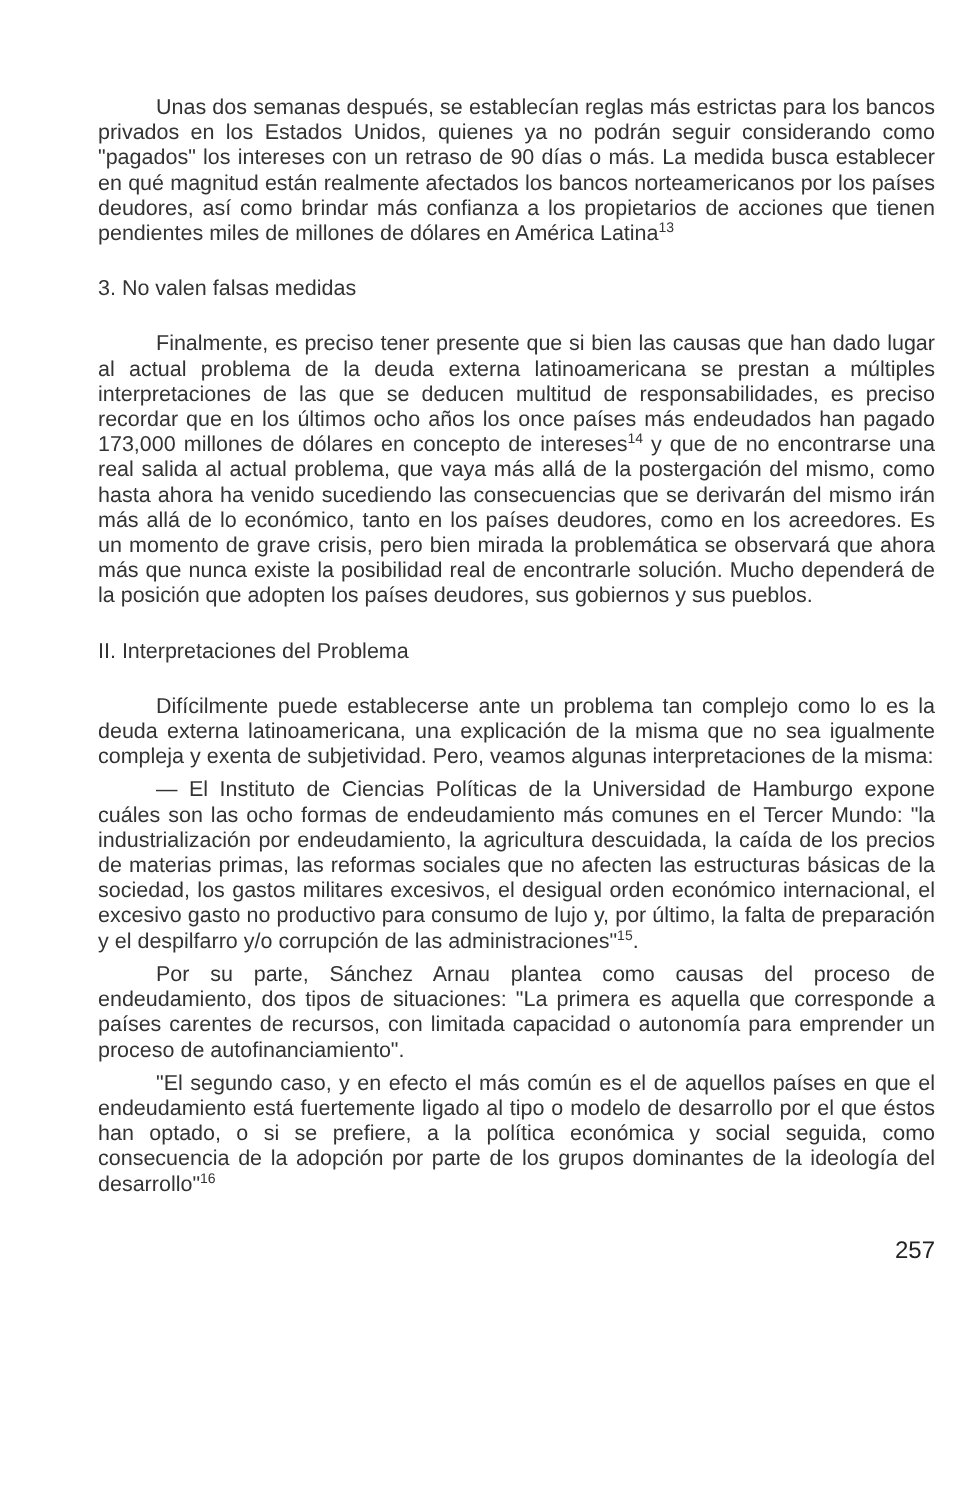Unas dos semanas después, se establecían reglas más estrictas para los bancos privados en los Estados Unidos, quienes ya no podrán seguir considerando como "pagados" los intereses con un retraso de 90 días o más. La medida busca establecer en qué magnitud están realmente afectados los bancos norteamericanos por los países deudores, así como brindar más confianza a los propietarios de acciones que tienen pendientes miles de millones de dólares en América Latina<sup>13</sup>
3. No valen falsas medidas
Finalmente, es preciso tener presente que si bien las causas que han dado lugar al actual problema de la deuda externa latinoamericana se prestan a múltiples interpretaciones de las que se deducen multitud de responsabilidades, es preciso recordar que en los últimos ocho años los once países más endeudados han pagado 173,000 millones de dólares en concepto de intereses<sup>14</sup> y que de no encontrarse una real salida al actual problema, que vaya más allá de la postergación del mismo, como hasta ahora ha venido sucediendo las consecuencias que se derivarán del mismo irán más allá de lo económico, tanto en los países deudores, como en los acreedores. Es un momento de grave crisis, pero bien mirada la problemática se observará que ahora más que nunca existe la posibilidad real de encontrarle solución. Mucho dependerá de la posición que adopten los países deudores, sus gobiernos y sus pueblos.
II. Interpretaciones del Problema
Difícilmente puede establecerse ante un problema tan complejo como lo es la deuda externa latinoamericana, una explicación de la misma que no sea igualmente compleja y exenta de subjetividad. Pero, veamos algunas interpretaciones de la misma:
— El Instituto de Ciencias Políticas de la Universidad de Hamburgo expone cuáles son las ocho formas de endeudamiento más comunes en el Tercer Mundo: "la industrialización por endeudamiento, la agricultura descuidada, la caída de los precios de materias primas, las reformas sociales que no afecten las estructuras básicas de la sociedad, los gastos militares excesivos, el desigual orden económico internacional, el excesivo gasto no productivo para consumo de lujo y, por último, la falta de preparación y el despilfarro y/o corrupción de las administraciones"<sup>15</sup>.
Por su parte, Sánchez Arnau plantea como causas del proceso de endeudamiento, dos tipos de situaciones: "La primera es aquella que corresponde a países carentes de recursos, con limitada capacidad o autonomía para emprender un proceso de autofinanciamiento".
"El segundo caso, y en efecto el más común es el de aquellos países en que el endeudamiento está fuertemente ligado al tipo o modelo de desarrollo por el que éstos han optado, o si se prefiere, a la política económica y social seguida, como consecuencia de la adopción por parte de los grupos dominantes de la ideología del desarrollo"<sup>16</sup>
257